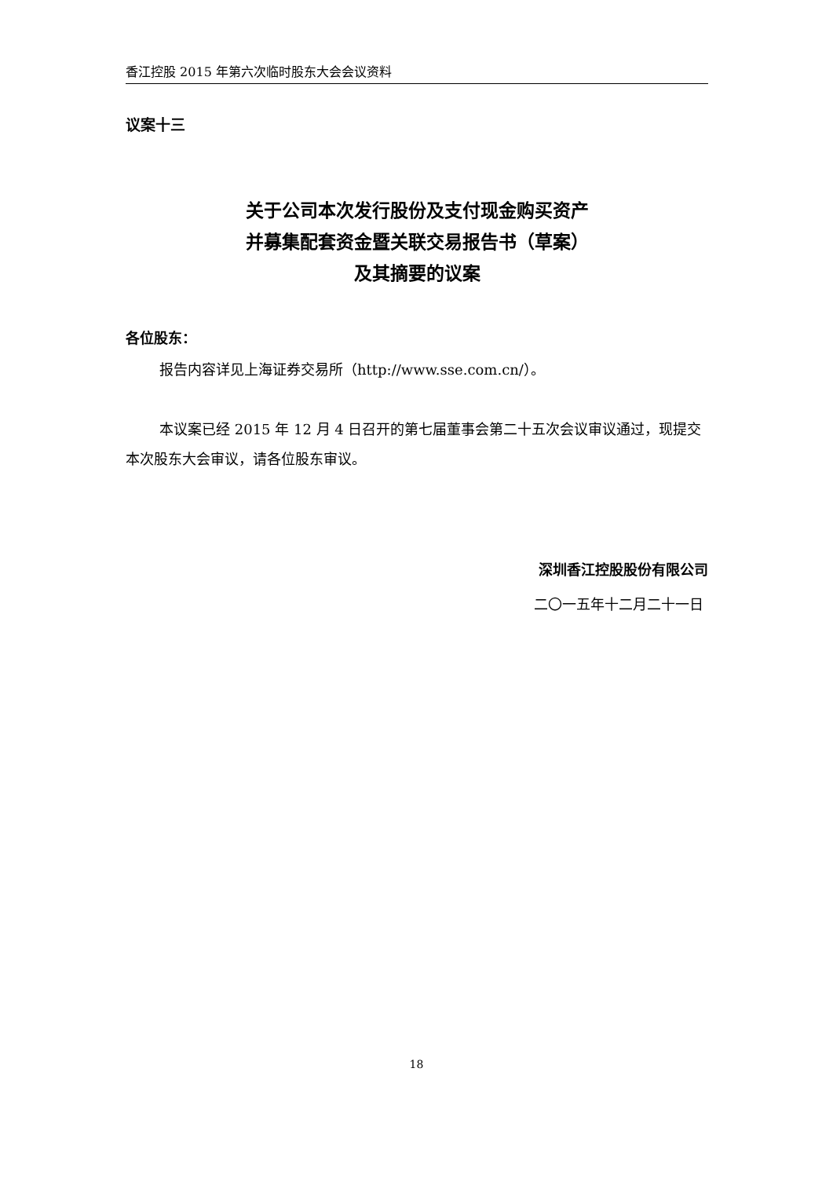香江控股 2015 年第六次临时股东大会会议资料
议案十三
关于公司本次发行股份及支付现金购买资产
并募集配套资金暨关联交易报告书（草案）
及其摘要的议案
各位股东：
报告内容详见上海证券交易所（http://www.sse.com.cn/）。
本议案已经 2015 年 12 月 4 日召开的第七届董事会第二十五次会议审议通过，现提交本次股东大会审议，请各位股东审议。
深圳香江控股股份有限公司
二〇一五年十二月二十一日
18